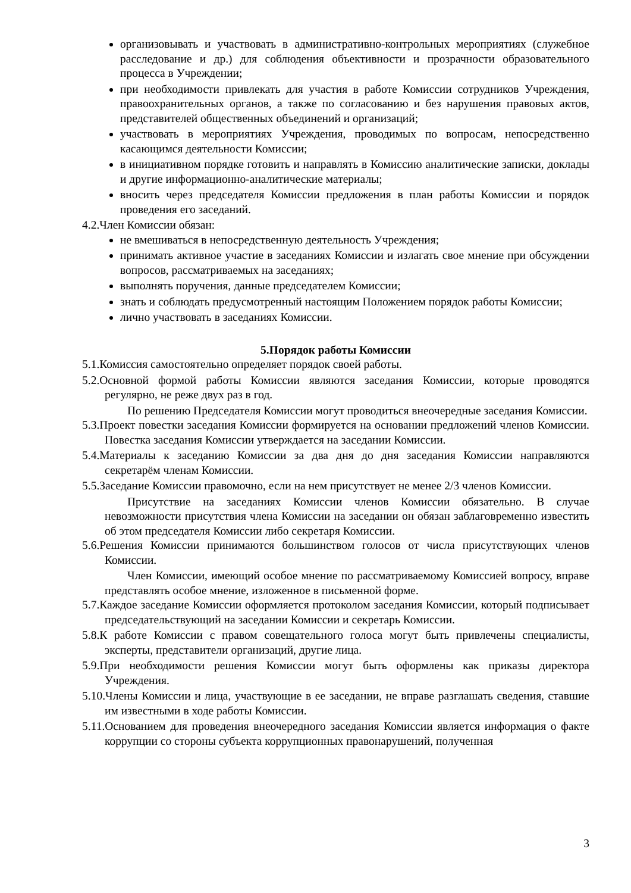организовывать и участвовать в административно-контрольных мероприятиях (служебное расследование и др.) для соблюдения объективности и прозрачности образовательного процесса в Учреждении;
при необходимости привлекать для участия в работе Комиссии сотрудников Учреждения, правоохранительных органов, а также по согласованию и без нарушения правовых актов, представителей общественных объединений и организаций;
участвовать в мероприятиях Учреждения, проводимых по вопросам, непосредственно касающимся деятельности Комиссии;
в инициативном порядке готовить и направлять в Комиссию аналитические записки, доклады и другие информационно-аналитические материалы;
вносить через председателя Комиссии предложения в план работы Комиссии и порядок проведения его заседаний.
4.2.Член Комиссии обязан:
не вмешиваться в непосредственную деятельность Учреждения;
принимать активное участие в заседаниях Комиссии и излагать свое мнение при обсуждении вопросов, рассматриваемых на заседаниях;
выполнять поручения, данные председателем Комиссии;
знать и соблюдать предусмотренный настоящим Положением порядок работы Комиссии;
лично участвовать в заседаниях Комиссии.
5.Порядок работы Комиссии
5.1.Комиссия самостоятельно определяет порядок своей работы.
5.2.Основной формой работы Комиссии являются заседания Комиссии, которые проводятся регулярно, не реже двух раз в год.
По решению Председателя Комиссии могут проводиться внеочередные заседания Комиссии.
5.3.Проект повестки заседания Комиссии формируется на основании предложений членов Комиссии. Повестка заседания Комиссии утверждается на заседании Комиссии.
5.4.Материалы к заседанию Комиссии за два дня до дня заседания Комиссии направляются секретарём членам Комиссии.
5.5.Заседание Комиссии правомочно, если на нем присутствует не менее 2/3 членов Комиссии.
Присутствие на заседаниях Комиссии членов Комиссии обязательно. В случае невозможности присутствия члена Комиссии на заседании он обязан заблаговременно известить об этом председателя Комиссии либо секретаря Комиссии.
5.6.Решения Комиссии принимаются большинством голосов от числа присутствующих членов Комиссии.
Член Комиссии, имеющий особое мнение по рассматриваемому Комиссией вопросу, вправе представлять особое мнение, изложенное в письменной форме.
5.7.Каждое заседание Комиссии оформляется протоколом заседания Комиссии, который подписывает председательствующий на заседании Комиссии и секретарь Комиссии.
5.8.К работе Комиссии с правом совещательного голоса могут быть привлечены специалисты, эксперты, представители организаций, другие лица.
5.9.При необходимости решения Комиссии могут быть оформлены как приказы директора Учреждения.
5.10.Члены Комиссии и лица, участвующие в ее заседании, не вправе разглашать сведения, ставшие им известными в ходе работы Комиссии.
5.11.Основанием для проведения внеочередного заседания Комиссии является информация о факте коррупции со стороны субъекта коррупционных правонарушений, полученная
3